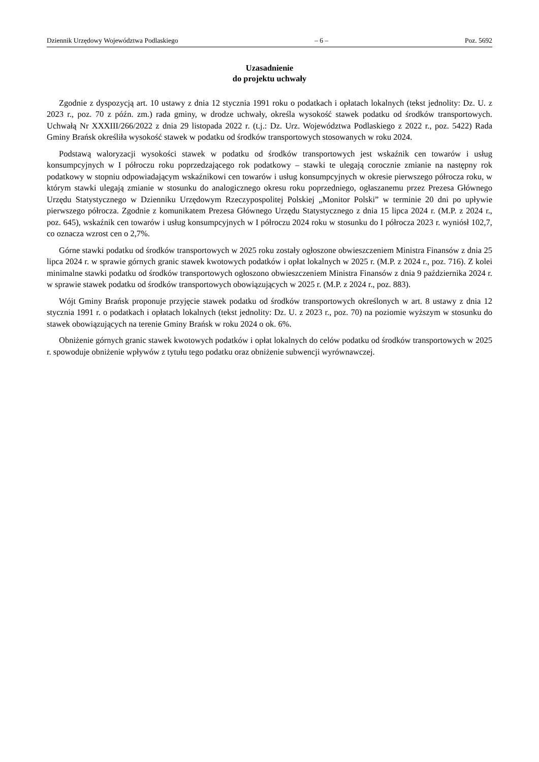Dziennik Urzędowy Województwa Podlaskiego – 6 – Poz. 5692
Uzasadnienie
do projektu uchwały
Zgodnie z dyspozycją art. 10 ustawy z dnia 12 stycznia 1991 roku o podatkach i opłatach lokalnych (tekst jednolity: Dz. U. z 2023 r., poz. 70 z późn. zm.) rada gminy, w drodze uchwały, określa wysokość stawek podatku od środków transportowych. Uchwałą Nr XXXIII/266/2022 z dnia 29 listopada 2022 r. (t.j.: Dz. Urz. Województwa Podlaskiego z 2022 r., poz. 5422) Rada Gminy Brańsk określiła wysokość stawek w podatku od środków transportowych stosowanych w roku 2024.
Podstawą waloryzacji wysokości stawek w podatku od środków transportowych jest wskaźnik cen towarów i usług konsumpcyjnych w I półroczu roku poprzedzającego rok podatkowy – stawki te ulegają corocznie zmianie na następny rok podatkowy w stopniu odpowiadającym wskaźnikowi cen towarów i usług konsumpcyjnych w okresie pierwszego półrocza roku, w którym stawki ulegają zmianie w stosunku do analogicznego okresu roku poprzedniego, ogłaszanemu przez Prezesa Głównego Urzędu Statystycznego w Dzienniku Urzędowym Rzeczypospolitej Polskiej „Monitor Polski” w terminie 20 dni po upływie pierwszego półrocza. Zgodnie z komunikatem Prezesa Głównego Urzędu Statystycznego z dnia 15 lipca 2024 r. (M.P. z 2024 r., poz. 645), wskaźnik cen towarów i usług konsumpcyjnych w I półroczu 2024 roku w stosunku do I półrocza 2023 r. wyniósł 102,7, co oznacza wzrost cen o 2,7%.
Górne stawki podatku od środków transportowych w 2025 roku zostały ogłoszone obwieszczeniem Ministra Finansów z dnia 25 lipca 2024 r. w sprawie górnych granic stawek kwotowych podatków i opłat lokalnych w 2025 r. (M.P. z 2024 r., poz. 716). Z kolei minimalne stawki podatku od środków transportowych ogłoszono obwieszczeniem Ministra Finansów z dnia 9 października 2024 r. w sprawie stawek podatku od środków transportowych obowiązujących w 2025 r. (M.P. z 2024 r., poz. 883).
Wójt Gminy Brańsk proponuje przyjęcie stawek podatku od środków transportowych określonych w art. 8 ustawy z dnia 12 stycznia 1991 r. o podatkach i opłatach lokalnych (tekst jednolity: Dz. U. z 2023 r., poz. 70) na poziomie wyższym w stosunku do stawek obowiązujących na terenie Gminy Brańsk w roku 2024 o ok. 6%.
Obniżenie górnych granic stawek kwotowych podatków i opłat lokalnych do celów podatku od środków transportowych w 2025 r. spowoduje obniżenie wpływów z tytułu tego podatku oraz obniżenie subwencji wyrównawczej.